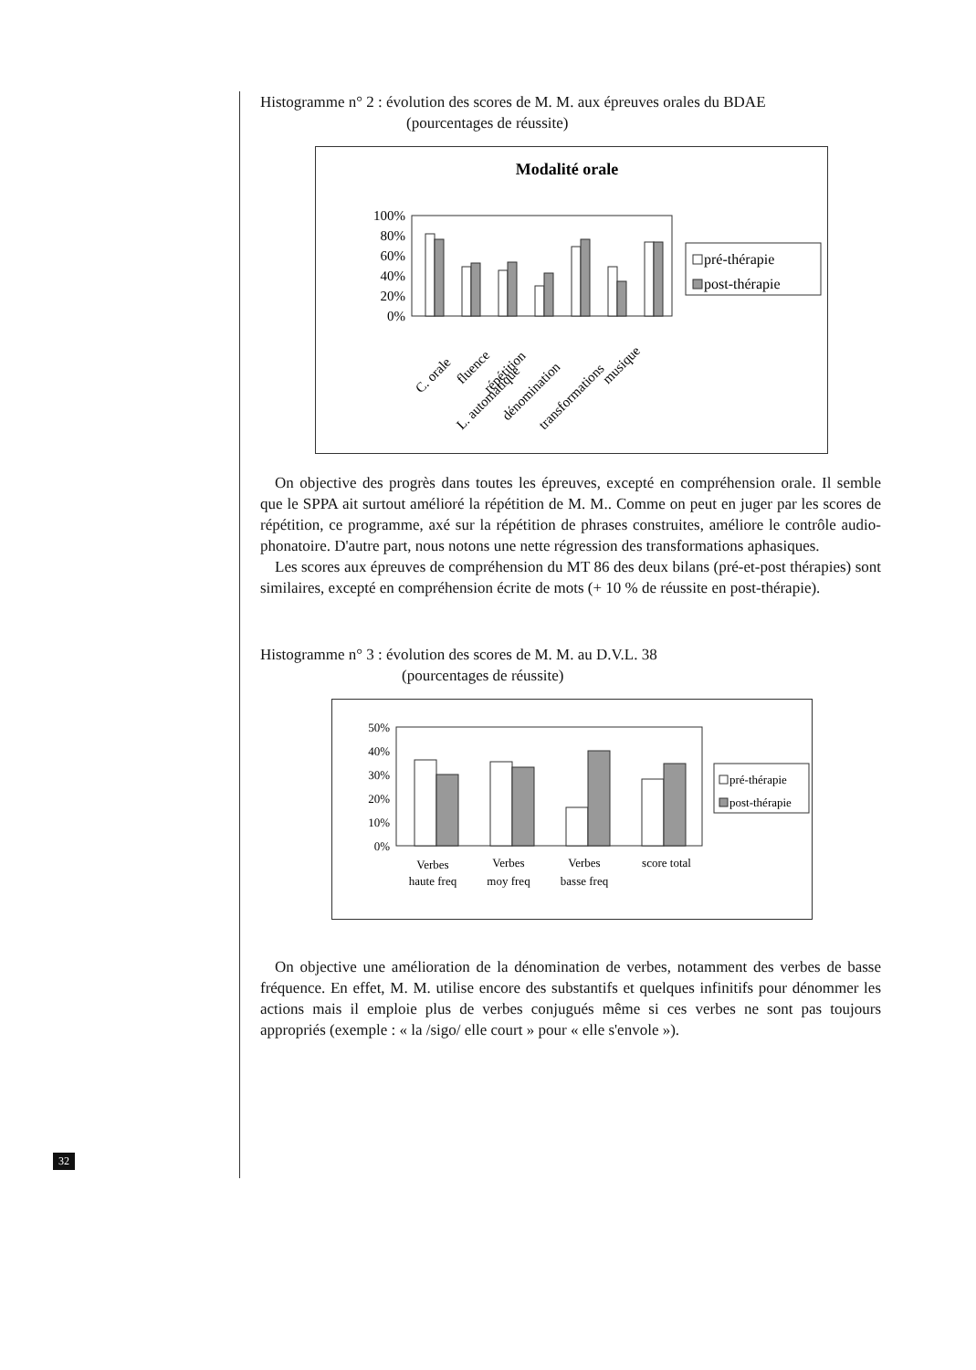Histogramme n° 2 : évolution des scores de M. M. aux épreuves orales du BDAE
(pourcentages de réussite)
Modalité orale
100%
80%
60%
40%
20%
0%
C. orale
fluence
L. automatique
répétition
dénomination
transformations
musique
pré-thérapie
post-thérapie
On objective des progrès dans toutes les épreuves, excepté en compréhension orale. Il semble que le SPPA ait surtout amélioré la répétition de M. M.. Comme on peut en juger par les scores de répétition, ce programme, axé sur la répétition de phrases construites, améliore le contrôle audio-phonatoire. D'autre part, nous notons une nette régression des transformations aphasiques.
Les scores aux épreuves de compréhension du MT 86 des deux bilans (pré-et-post thérapies) sont similaires, excepté en compréhension écrite de mots (+ 10 % de réussite en post-thérapie).
Histogramme n° 3 : évolution des scores de M. M. au D.V.L. 38
(pourcentages de réussite)
50%
40%
30%
20%
10%
0%
Verbes
haute freq
Verbes
moy freq
Verbes
basse freq
score total
pré-thérapie
post-thérapie
On objective une amélioration de la dénomination de verbes, notamment des verbes de basse fréquence. En effet, M. M. utilise encore des substantifs et quelques infinitifs pour dénommer les actions mais il emploie plus de verbes conjugués même si ces verbes ne sont pas toujours appropriés (exemple : « la /sigo/ elle court » pour « elle s'envole »).
32